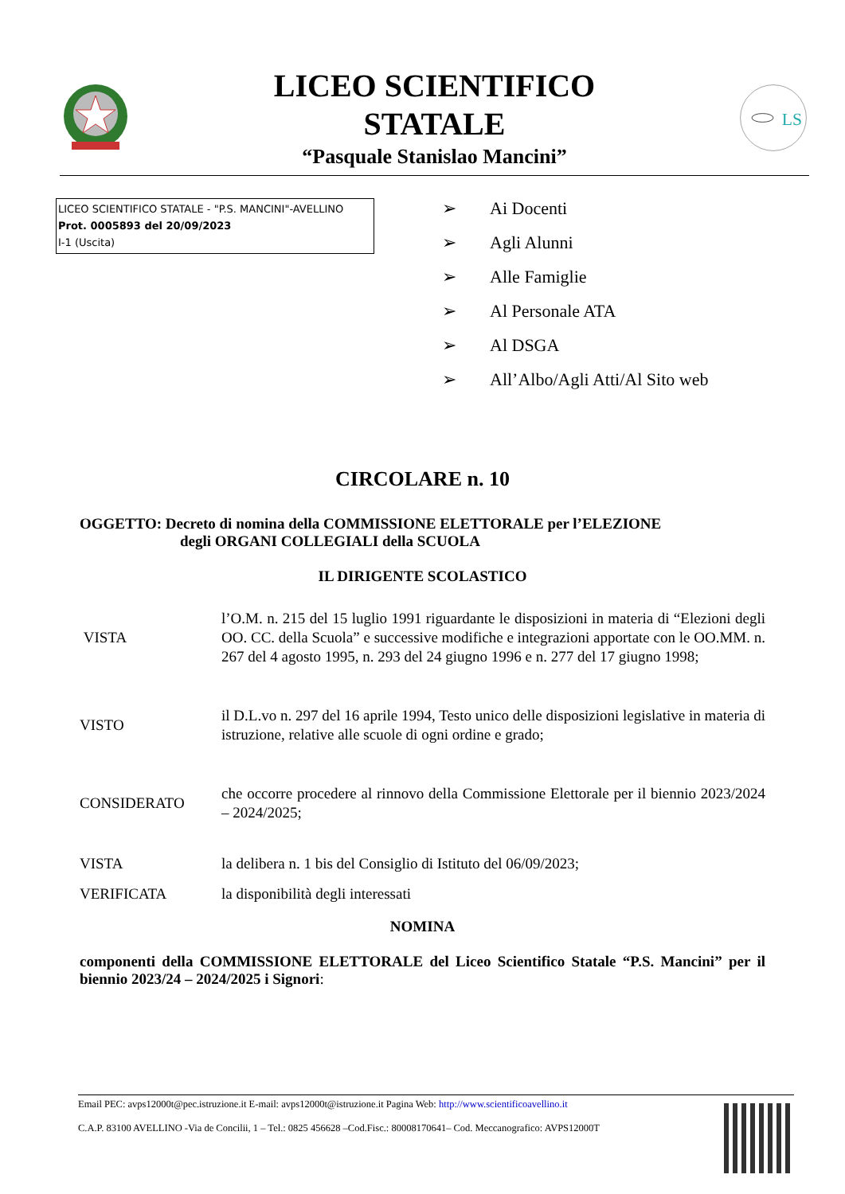LICEO SCIENTIFICO
STATALE
“Pasquale Stanislao Mancini”
LS
LICEO SCIENTIFICO STATALE - "P.S. MANCINI"-AVELLINO
Prot. 0005893 del 20/09/2023
I-1 (Uscita)
➢ Ai Docenti
➢ Agli Alunni
➢ Alle Famiglie
➢ Al Personale ATA
➢ Al DSGA
➢ All’Albo/Agli Atti/Al Sito web
CIRCOLARE n. 10
OGGETTO: Decreto di nomina della COMMISSIONE ELETTORALE per l’ELEZIONE
degli ORGANI COLLEGIALI della SCUOLA
IL DIRIGENTE SCOLASTICO
VISTA
l’O.M. n. 215 del 15 luglio 1991 riguardante le disposizioni in materia di “Elezioni degli OO. CC. della Scuola” e successive modifiche e integrazioni apportate con le OO.MM. n. 267 del 4 agosto 1995, n. 293 del 24 giugno 1996 e n. 277 del 17 giugno 1998;
VISTO
il D.L.vo n. 297 del 16 aprile 1994, Testo unico delle disposizioni legislative in materia di istruzione, relative alle scuole di ogni ordine e grado;
CONSIDERATO
che occorre procedere al rinnovo della Commissione Elettorale per il biennio 2023/2024 – 2024/2025;
VISTA
la delibera n. 1 bis del Consiglio di Istituto del 06/09/2023;
VERIFICATA
la disponibilità degli interessati
NOMINA
componenti della COMMISSIONE ELETTORALE del Liceo Scientifico Statale “P.S. Mancini” per il biennio 2023/24 – 2024/2025 i Signori:
Email PEC: avps12000t@pec.istruzione.it E-mail: avps12000t@istruzione.it Pagina Web: http://www.scientificoavellino.it
C.A.P. 83100 AVELLINO -Via de Concilii, 1 – Tel.: 0825 456628 –Cod.Fisc.: 80008170641– Cod. Meccanografico: AVPS12000T